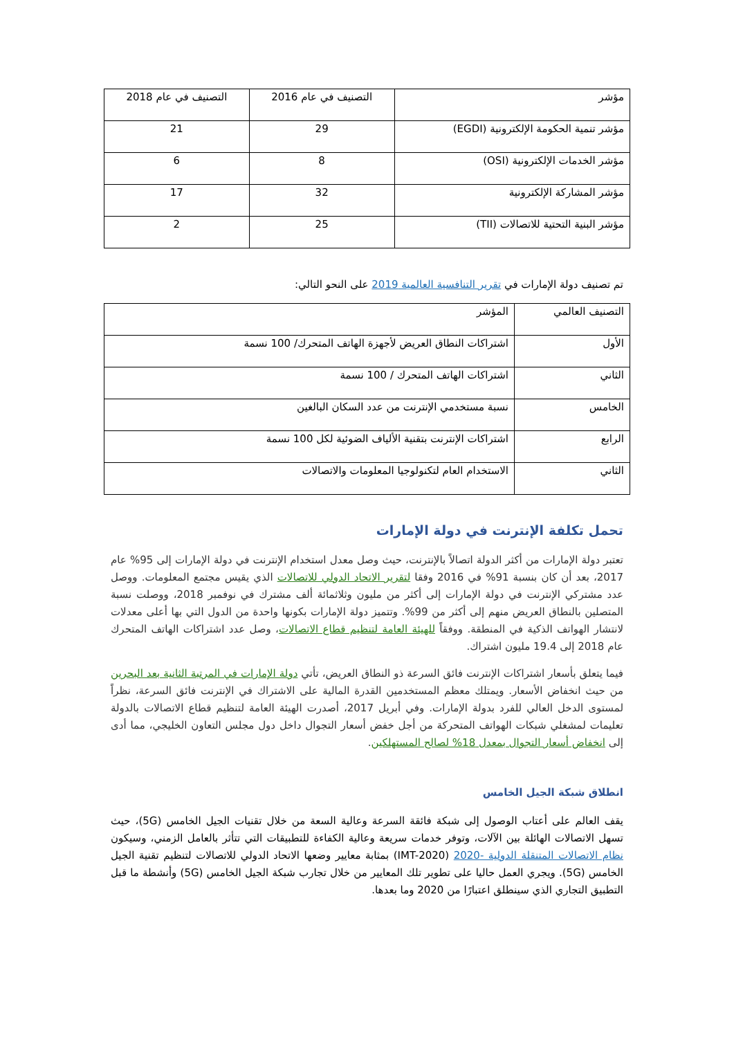| مؤشر | التصنيف في عام 2016 | التصنيف في عام 2018 |
| --- | --- | --- |
| مؤشر تنمية الحكومة الإلكترونية (EGDI) | 29 | 21 |
| مؤشر الخدمات الإلكترونية (OSI) | 8 | 6 |
| مؤشر المشاركة الإلكترونية | 32 | 17 |
| مؤشر البنية التحتية للاتصالات (TII) | 25 | 2 |
تم تصنيف دولة الإمارات في تقرير التنافسية العالمية 2019 على النحو التالي:
| التصنيف العالمي | المؤشر |
| --- | --- |
| الأول | اشتراكات النطاق العريض لأجهزة الهاتف المتحرك/ 100 نسمة |
| الثاني | اشتراكات الهاتف المتحرك / 100 نسمة |
| الخامس | نسبة مستخدمي الإنترنت من عدد السكان البالغين |
| الرابع | اشتراكات الإنترنت بتقنية الألياف الضوئية لكل 100 نسمة |
| الثاني | الاستخدام العام لتكنولوجيا المعلومات والاتصالات |
تحمل تكلفة الإنترنت في دولة الإمارات
تعتبر دولة الإمارات من أكثر الدولة اتصالاً بالإنترنت، حيث وصل معدل استخدام الإنترنت في دولة الإمارات إلى 95% عام 2017، بعد أن كان بنسبة 91% في 2016 وفقا لتقرير الاتحاد الدولي للاتصالات الذي يقيس مجتمع المعلومات. ووصل عدد مشتركي الإنترنت في دولة الإمارات إلى أكثر من مليون وثلاثمائة ألف مشترك في نوفمبر 2018، ووصلت نسبة المتصلين بالنطاق العريض منهم إلى أكثر من 99%. وتتميز دولة الإمارات بكونها واحدة من الدول التي بها أعلى معدلات لانتشار الهواتف الذكية في المنطقة. ووفقاً للهيئة العامة لتنظيم قطاع الاتصالات، وصل عدد اشتراكات الهاتف المتحرك عام 2018 إلى 19.4 مليون اشتراك.
فيما يتعلق بأسعار اشتراكات الإنترنت فائق السرعة ذو النطاق العريض، تأتي دولة الإمارات في المرتبة الثانية بعد البحرين من حيث انخفاض الأسعار. ويمتلك معظم المستخدمين القدرة المالية على الاشتراك في الإنترنت فائق السرعة، نظراً لمستوى الدخل العالي للفرد بدولة الإمارات. وفي أبريل 2017، أصدرت الهيئة العامة لتنظيم قطاع الاتصالات بالدولة تعليمات لمشغلي شبكات الهواتف المتحركة من أجل خفض أسعار التجوال داخل دول مجلس التعاون الخليجي، مما أدى إلى انخفاض أسعار التجوال بمعدل 18% لصالح المستهلكين.
انطلاق شبكة الجيل الخامس
يقف العالم على أعتاب الوصول إلى شبكة فائقة السرعة وعالية السعة من خلال تقنيات الجيل الخامس (5G)، حيث تسهل الاتصالات الهائلة بين الآلات، وتوفر خدمات سريعة وعالية الكفاءة للتطبيقات التي تتأثر بالعامل الزمني، وسيكون نظام الاتصالات المتنقلة الدولية -2020 (IMT-2020) بمثابة معايير وضعها الاتحاد الدولي للاتصالات لتنظيم تقنية الجيل الخامس (5G). ويجري العمل حاليا على تطوير تلك المعايير من خلال تجارب شبكة الجيل الخامس (5G) وأنشطة ما قبل التطبيق التجاري الذي سينطلق اعتبارًا من 2020 وما بعدها.